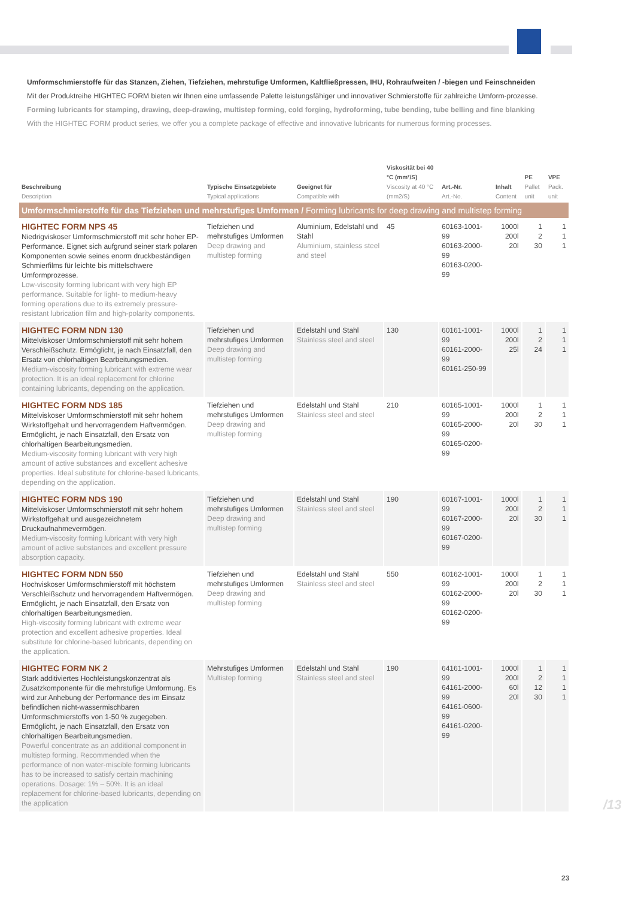Umformschmierstoffe für das Stanzen, Ziehen, Tiefziehen, mehrstufige Umformen, Kaltfließpressen, IHU, Rohraufweiten / -biegen und Feinschneiden
Mit der Produktreihe HIGHTEC FORM bieten wir Ihnen eine umfassende Palette leistungsfähiger und innovativer Schmierstoffe für zahlreiche Umform-prozesse.
Forming lubricants for stamping, drawing, deep-drawing, multistep forming, cold forging, hydroforming, tube bending, tube belling and fine blanking
With the HIGHTEC FORM product series, we offer you a complete package of effective and innovative lubricants for numerous forming processes.
| Beschreibung Description | Typische Einsatzgebiete Typical applications | Geeignet für Compatible with | Viskosität bei 40 °C (mm²/S) Viscosity at 40 °C (mm2/S) | Art.-Nr. Art.-No. | Inhalt Content | PE Pallet unit | VPE Pack. unit |
| --- | --- | --- | --- | --- | --- | --- | --- |
| Umformschmierstoffe für das Tiefziehen und mehrstufiges Umformen / Forming lubricants for deep drawing and multistep forming | | | | | | | |
| HIGHTEC FORM NPS 45 Niedrigviskoser Umformschmierstoff mit sehr hoher EP-Performance. Eignet sich aufgrund seiner stark polaren Komponenten sowie seines enorm druckbeständigen Schmierfilms für leichte bis mittelschwere Umformprozesse. Low-viscosity forming lubricant with very high EP performance. Suitable for light- to medium-heavy forming operations due to its extremely pressure-resistant lubrication film and high-polarity components. | Tiefziehen und mehrstufiges Umformen Deep drawing and multistep forming | Aluminium, Edelstahl und Stahl Aluminium, stainless steel and steel | 45 | 60163-1001-99 60163-2000-99 60163-0200-99 | 1000l 200l 20l | 1 2 30 | 1 1 1 |
| HIGHTEC FORM NDN 130 Mittelviskoser Umformschmierstoff mit sehr hohem Verschleißschutz. Ermöglicht, je nach Einsatzfall, den Ersatz von chlorhaltigen Bearbeitungsmedien. Medium-viscosity forming lubricant with extreme wear protection. It is an ideal replacement for chlorine containing lubricants, depending on the application. | Tiefziehen und mehrstufiges Umformen Deep drawing and multistep forming | Edelstahl und Stahl Stainless steel and steel | 130 | 60161-1001-99 60161-2000-99 60161-250-99 | 1000l 200l 25l | 1 2 24 | 1 1 1 |
| HIGHTEC FORM NDS 185 Mittelviskoser Umformschmierstoff mit sehr hohem Wirkstoffgehalt und hervorragendem Haftvermögen. Ermöglicht, je nach Einsatzfall, den Ersatz von chlorhaltigen Bearbeitungsmedien. Medium-viscosity forming lubricant with very high amount of active substances and excellent adhesive properties. Ideal substitute for chlorine-based lubricants, depending on the application. | Tiefziehen und mehrstufiges Umformen Deep drawing and multistep forming | Edelstahl und Stahl Stainless steel and steel | 210 | 60165-1001-99 60165-2000-99 60165-0200-99 | 1000l 200l 20l | 1 2 30 | 1 1 1 |
| HIGHTEC FORM NDS 190 Mittelviskoser Umformschmierstoff mit sehr hohem Wirkstoffgehalt und ausgezeichnetem Druckaufnahmevermögen. Medium-viscosity forming lubricant with very high amount of active substances and excellent pressure absorption capacity. | Tiefziehen und mehrstufiges Umformen Deep drawing and multistep forming | Edelstahl und Stahl Stainless steel and steel | 190 | 60167-1001-99 60167-2000-99 60167-0200-99 | 1000l 200l 20l | 1 2 30 | 1 1 1 |
| HIGHTEC FORM NDN 550 Hochviskoser Umformschmierstoff mit höchstem Verschleißschutz und hervorragendem Haftvermögen. Ermöglicht, je nach Einsatzfall, den Ersatz von chlorhaltigen Bearbeitungsmedien. High-viscosity forming lubricant with extreme wear protection and excellent adhesive properties. Ideal substitute for chlorine-based lubricants, depending on the application. | Tiefziehen und mehrstufiges Umformen Deep drawing and multistep forming | Edelstahl und Stahl Stainless steel and steel | 550 | 60162-1001-99 60162-2000-99 60162-0200-99 | 1000l 200l 20l | 1 2 30 | 1 1 1 |
| HIGHTEC FORM NK 2 Stark additiviertes Hochleistungskonzentrat als Zusatzkomponente für die mehrstufige Umformung. Es wird zur Anhebung der Performance des im Einsatz befindlichen nicht-wassermischbaren Umformschmierstoffs von 1-50 % zugegeben. Ermöglicht, je nach Einsatzfall, den Ersatz von chlorhaltigen Bearbeitungsmedien. Powerful concentrate as an additional component in multistep forming. Recommended when the performance of non water-miscible forming lubricants has to be increased to satisfy certain machining operations. Dosage: 1% – 50%. It is an ideal replacement for chlorine-based lubricants, depending on the application | Mehrstufiges Umformen Multistep forming | Edelstahl und Stahl Stainless steel and steel | 190 | 64161-1001-99 64161-2000-99 64161-0600-99 64161-0200-99 | 1000l 200l 60l 20l | 1 2 12 30 | 1 1 1 1 |
/13
23